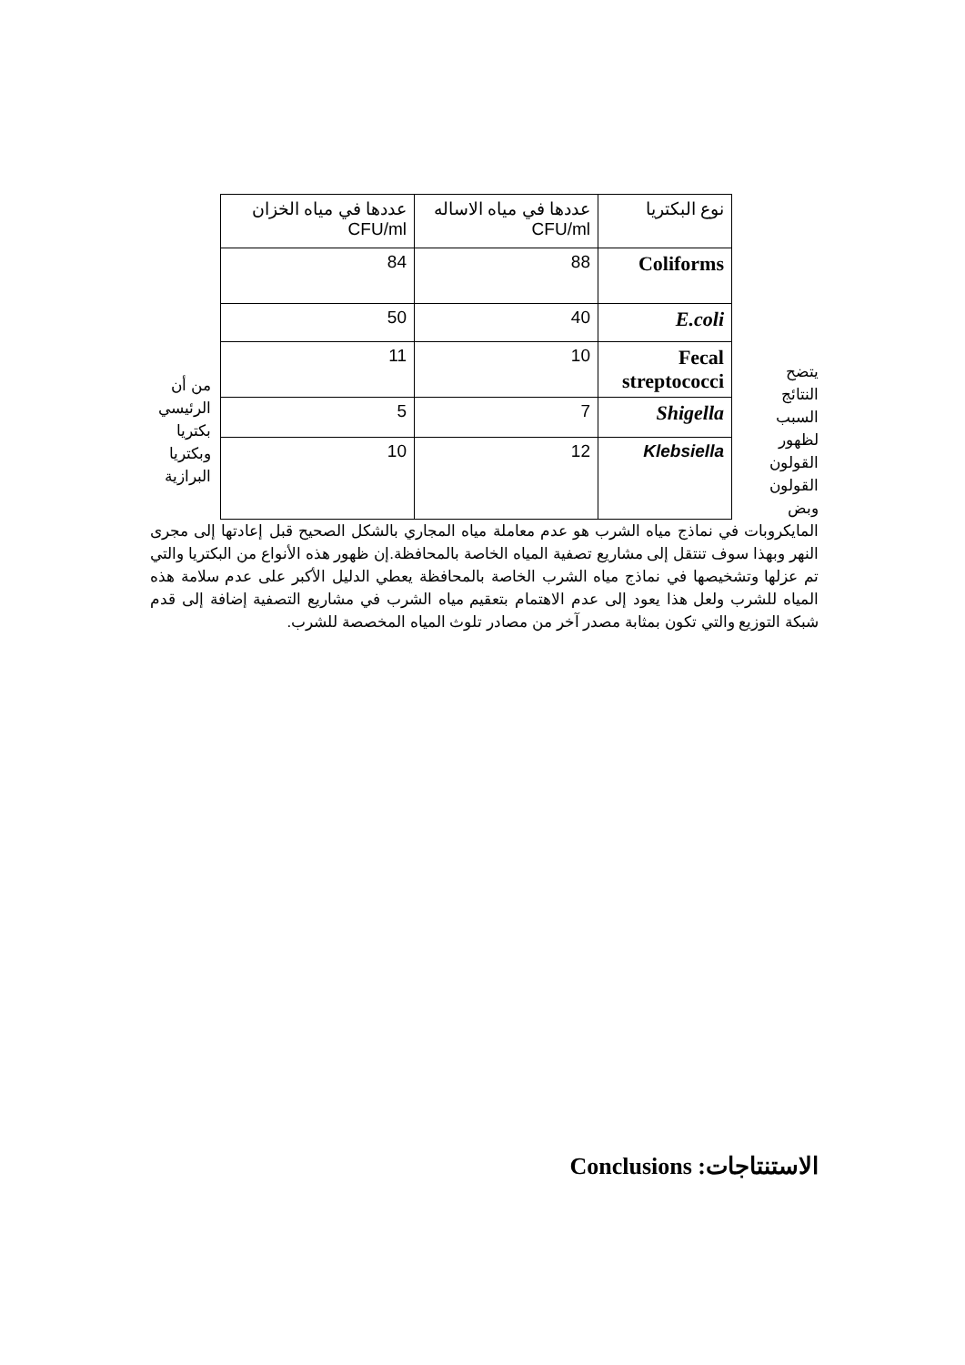يتضح النتائج السبب لظهور القولون القولون وبض
| نوع البكتريا | عددها في مياه الاساله CFU/ml | عددها في مياه الخزان CFU/ml |
| Coliforms | 88 | 84 |
| E.coli | 40 | 50 |
| Fecal streptococci | 10 | 11 |
| Shigella | 7 | 5 |
| Klebsiella | 12 | 10 |
من أن الرئيسي بكتريا وبكتريا البرازية
المايكروبات في نماذج مياه الشرب هو عدم معاملة مياه المجاري بالشكل الصحيح قبل إعادتها إلى مجرى النهر وبهذا سوف تنتقل إلى مشاريع تصفية المياه الخاصة بالمحافظة.إن ظهور هذه الأنواع من البكتريا والتي تم عزلها وتشخيصها في نماذج مياه الشرب الخاصة بالمحافظة يعطي الدليل الأكبر على عدم سلامة هذه المياه للشرب ولعل هذا يعود إلى عدم الاهتمام بتعقيم مياه الشرب في مشاريع التصفية إضافة إلى قدم شبكة التوزيع والتي تكون بمثابة مصدر آخر من مصادر تلوث المياه المخصصة للشرب.
الاستنتاجات: Conclusions